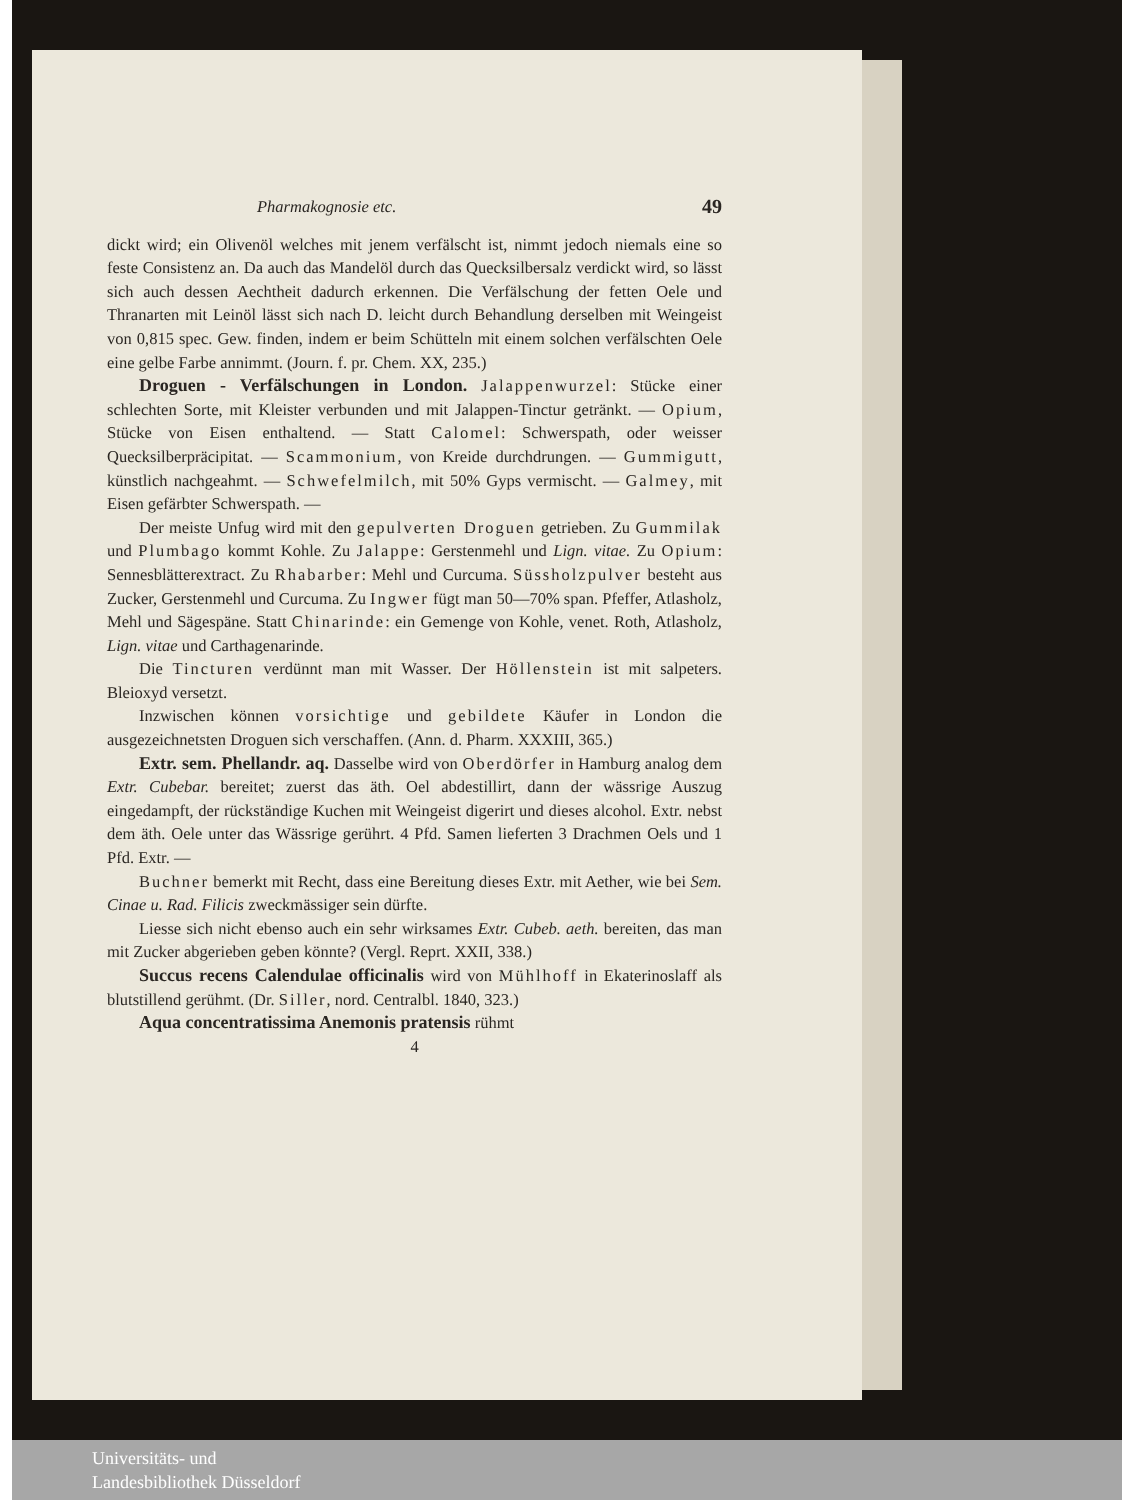Pharmakognosie etc. 49
dickt wird; ein Olivenöl welches mit jenem verfälscht ist, nimmt jedoch niemals eine so feste Consistenz an. Da auch das Mandelöl durch das Quecksilbersalz verdickt wird, so lässt sich auch dessen Aechtheit dadurch erkennen. Die Verfälschung der fetten Oele und Thranarten mit Leinöl lässt sich nach D. leicht durch Behandlung derselben mit Weingeist von 0,815 spec. Gew. finden, indem er beim Schütteln mit einem solchen verfälschten Oele eine gelbe Farbe annimmt. (Journ. f. pr. Chem. XX, 235.)
Droguen - Verfälschungen in London. Jalappenwurzel: Stücke einer schlechten Sorte, mit Kleister verbunden und mit Jalappen-Tinctur getränkt. — Opium, Stücke von Eisen enthaltend. — Statt Calomel: Schwerspath, oder weisser Quecksilberpräcipitat. — Scammonium, von Kreide durchdrungen. — Gummigutt, künstlich nachgeahmt. — Schwefelmilch, mit 50% Gyps vermischt. — Galmey, mit Eisen gefärbter Schwerspath. —
Der meiste Unfug wird mit den gepulverten Droguen getrieben. Zu Gummilak und Plumbago kommt Kohle. Zu Jalappe: Gerstenmehl und Lign. vitae. Zu Opium: Sennesblätterextract. Zu Rhabarber: Mehl und Curcuma. Süssholzpulver besteht aus Zucker, Gerstenmehl und Curcuma. Zu Ingwer fügt man 50—70% span. Pfeffer, Atlasholz, Mehl und Sägespäne. Statt Chinarinde: ein Gemenge von Kohle, venet. Roth, Atlasholz, Lign. vitae und Carthagenarinde.
Die Tincturen verdünnt man mit Wasser. Der Höllenstein ist mit salpeters. Bleioxyd versetzt.
Inzwischen können vorsichtige und gebildete Käufer in London die ausgezeichnetsten Droguen sich verschaffen. (Ann. d. Pharm. XXXIII, 365.)
Extr. sem. Phellandr. aq. Dasselbe wird von Oberdörfer in Hamburg analog dem Extr. Cubebar. bereitet; zuerst das äth. Oel abdestillirt, dann der wässrige Auszug eingedampft, der rückständige Kuchen mit Weingeist digerirt und dieses alcohol. Extr. nebst dem äth. Oele unter das Wässrige gerührt. 4 Pfd. Samen lieferten 3 Drachmen Oels und 1 Pfd. Extr. —
Buchner bemerkt mit Recht, dass eine Bereitung dieses Extr. mit Aether, wie bei Sem. Cinae u. Rad. Filicis zweckmässiger sein dürfte.
Liesse sich nicht ebenso auch ein sehr wirksames Extr. Cubeb. aeth. bereiten, das man mit Zucker abgerieben geben könnte? (Vergl. Reprt. XXII, 338.)
Succus recens Calendulae officinalis wird von Mühlhoff in Ekaterinoslaff als blutstillend gerühmt. (Dr. Siller, nord. Centralbl. 1840, 323.)
Aqua concentratissima Anemonis pratensis rühmt
4
Universitäts- und
Landesbibliothek Düsseldorf